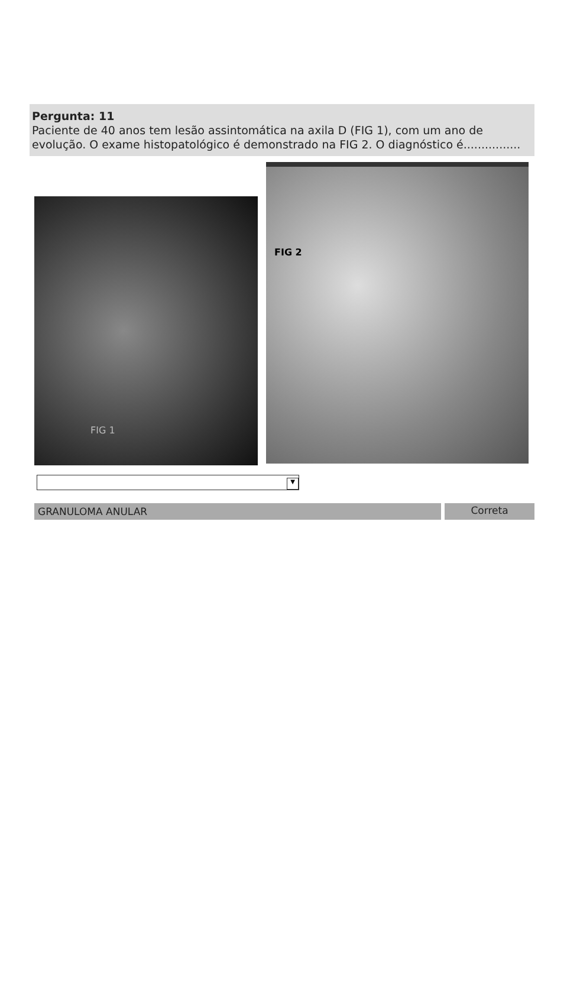Pergunta: 11
Paciente de 40 anos tem lesão assintomática na axila D (FIG 1), com um ano de evolução. O exame histopatológico é demonstrado na FIG 2. O diagnóstico é................
FIG 1
FIG 2
▼
GRANULOMA ANULAR Correta